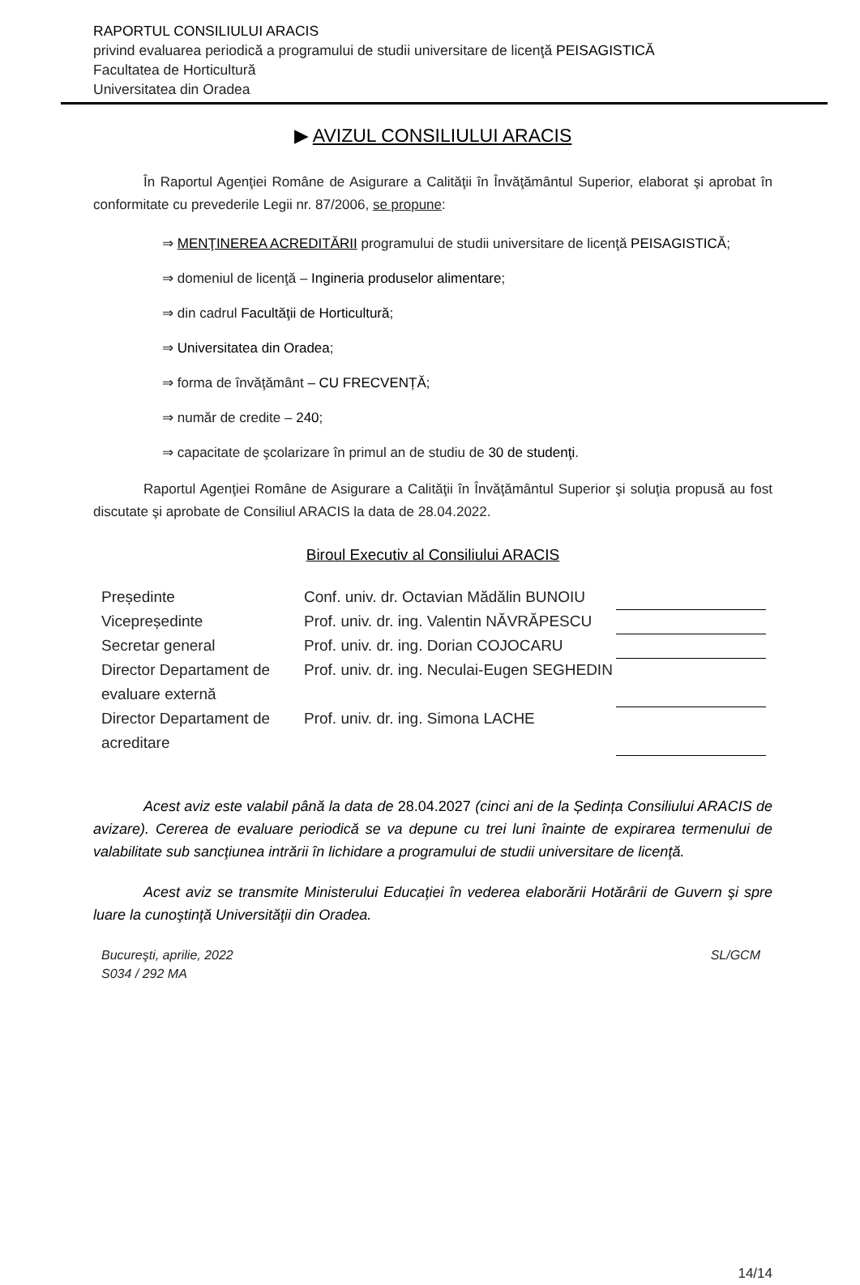RAPORTUL CONSILIULUI ARACIS
privind evaluarea periodică a programului de studii universitare de licenţă PEISAGISTICĂ
Facultatea de Horticultură
Universitatea din Oradea
▶ AVIZUL CONSILIULUI ARACIS
În Raportul Agenţiei Române de Asigurare a Calităţii în Învăţământul Superior, elaborat şi aprobat în conformitate cu prevederile Legii nr. 87/2006, se propune:
⇒ MENŢINEREA ACREDITĂRII programului de studii universitare de licenţă PEISAGISTICĂ;
⇒ domeniul de licenţă – Ingineria produselor alimentare;
⇒ din cadrul Facultăţii de Horticultură;
⇒ Universitatea din Oradea;
⇒ forma de învăţământ – CU FRECVENȚĂ;
⇒ număr de credite – 240;
⇒ capacitate de şcolarizare în primul an de studiu de 30 de studenţi.
Raportul Agenţiei Române de Asigurare a Calităţii în Învăţământul Superior şi soluţia propusă au fost discutate şi aprobate de Consiliul ARACIS la data de 28.04.2022.
Biroul Executiv al Consiliului ARACIS
| Președinte | Conf. univ. dr. Octavian Mădălin BUNOIU | |
| Vicepreședinte | Prof. univ. dr. ing. Valentin NĂVRĂPESCU | |
| Secretar general | Prof. univ. dr. ing. Dorian COJOCARU | |
| Director Departament de evaluare externă | Prof. univ. dr. ing. Neculai-Eugen SEGHEDIN | |
| Director Departament de acreditare | Prof. univ. dr. ing. Simona LACHE | |
Acest aviz este valabil până la data de 28.04.2027 (cinci ani de la Ședința Consiliului ARACIS de avizare). Cererea de evaluare periodică se va depune cu trei luni înainte de expirarea termenului de valabilitate sub sancţiunea intrării în lichidare a programului de studii universitare de licenţă.
Acest aviz se transmite Ministerului Educaţiei în vederea elaborării Hotărârii de Guvern şi spre luare la cunoştinţă Universităţii din Oradea.
Bucureşti, aprilie, 2022
S034 / 292 MA
SL/GCM
14/14